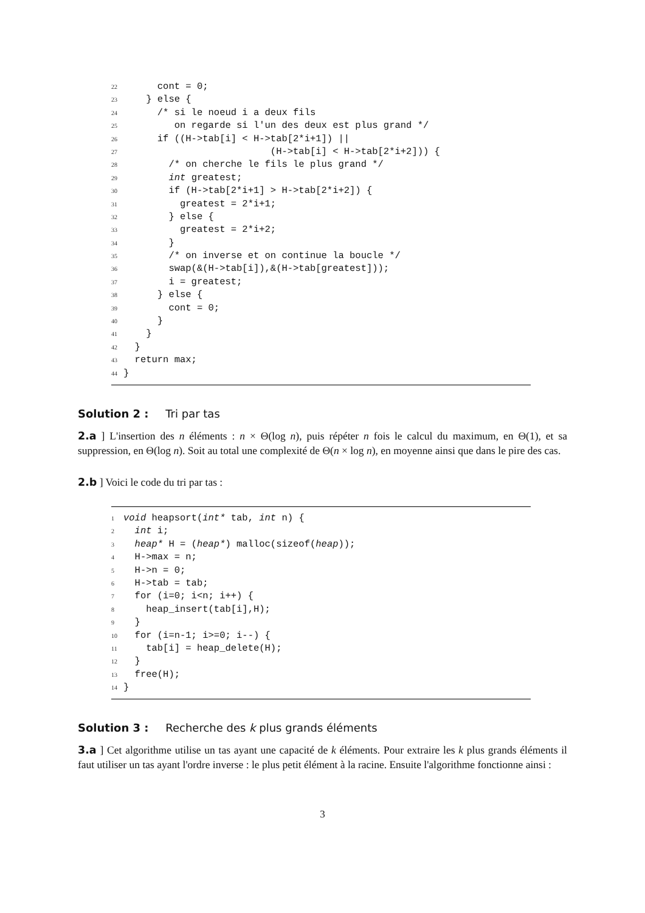22 cont = 0;
23 } else {
24 /* si le noeud i a deux fils
25 on regarde si l'un des deux est plus grand */
26 if ((H->tab[i] < H->tab[2*i+1]) ||
27 (H->tab[i] < H->tab[2*i+2])) {
28 /* on cherche le fils le plus grand */
29 int greatest;
30 if (H->tab[2*i+1] > H->tab[2*i+2]) {
31 greatest = 2*i+1;
32 } else {
33 greatest = 2*i+2;
34 }
35 /* on inverse et on continue la boucle */
36 swap(&(H->tab[i]),&(H->tab[greatest]));
37 i = greatest;
38 } else {
39 cont = 0;
40 }
41 }
42 }
43 return max;
44 }
Solution 2 : Tri par tas
2.a ] L'insertion des n éléments : n × Θ(log n), puis répéter n fois le calcul du maximum, en Θ(1), et sa suppression, en Θ(log n). Soit au total une complexité de Θ(n × log n), en moyenne ainsi que dans le pire des cas.
2.b ] Voici le code du tri par tas :
1 void heapsort(int* tab, int n) {
2 int i;
3 heap* H = (heap*) malloc(sizeof(heap));
4 H->max = n;
5 H->n = 0;
6 H->tab = tab;
7 for (i=0; i<n; i++) {
8 heap_insert(tab[i],H);
9 }
10 for (i=n-1; i>=0; i--) {
11 tab[i] = heap_delete(H);
12 }
13 free(H);
14 }
Solution 3 : Recherche des k plus grands éléments
3.a ] Cet algorithme utilise un tas ayant une capacité de k éléments. Pour extraire les k plus grands éléments il faut utiliser un tas ayant l'ordre inverse : le plus petit élément à la racine. Ensuite l'algorithme fonctionne ainsi :
3